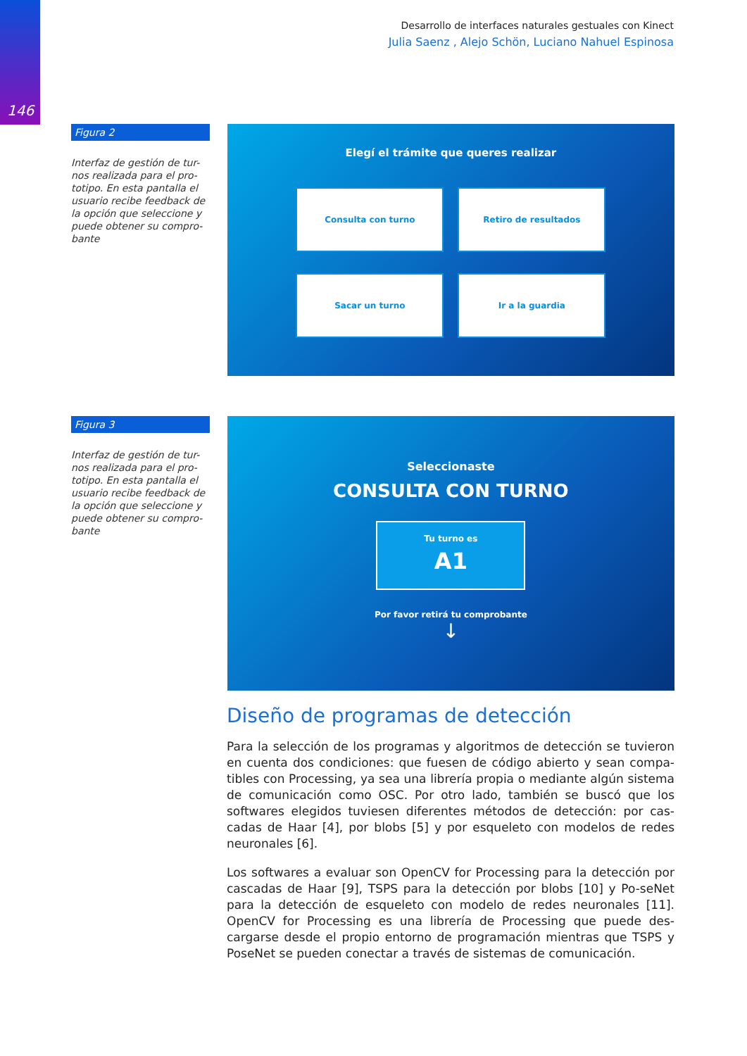146
Desarrollo de interfaces naturales gestuales con Kinect
Julia Saenz , Alejo Schön, Luciano Nahuel Espinosa
Figura 2
Interfaz de gestión de tur-nos realizada para el pro-totipo. En esta pantalla el usuario recibe feedback de la opción que seleccione y puede obtener su compro-bante
Elegí el trámite que queres realizar
Consulta con turno
Retiro de resultados
Sacar un turno
Ir a la guardia
Figura 3
Interfaz de gestión de tur-nos realizada para el pro-totipo. En esta pantalla el usuario recibe feedback de la opción que seleccione y puede obtener su compro-bante
Seleccionaste
CONSULTA CON TURNO
Tu turno es
A1
Por favor retirá tu comprobante
↓
Diseño de programas de detección
Para la selección de los programas y algoritmos de detección se tuvieron en cuenta dos condiciones: que fuesen de código abierto y sean compa-tibles con Processing, ya sea una librería propia o mediante algún sistema de comunicación como OSC. Por otro lado, también se buscó que los softwares elegidos tuviesen diferentes métodos de detección: por cas-cadas de Haar [4], por blobs [5] y por esqueleto con modelos de redes neuronales [6].
Los softwares a evaluar son OpenCV for Processing para la detección por cascadas de Haar [9], TSPS para la detección por blobs [10] y Po-seNet para la detección de esqueleto con modelo de redes neuronales [11]. OpenCV for Processing es una librería de Processing que puede des-cargarse desde el propio entorno de programación mientras que TSPS y PoseNet se pueden conectar a través de sistemas de comunicación.